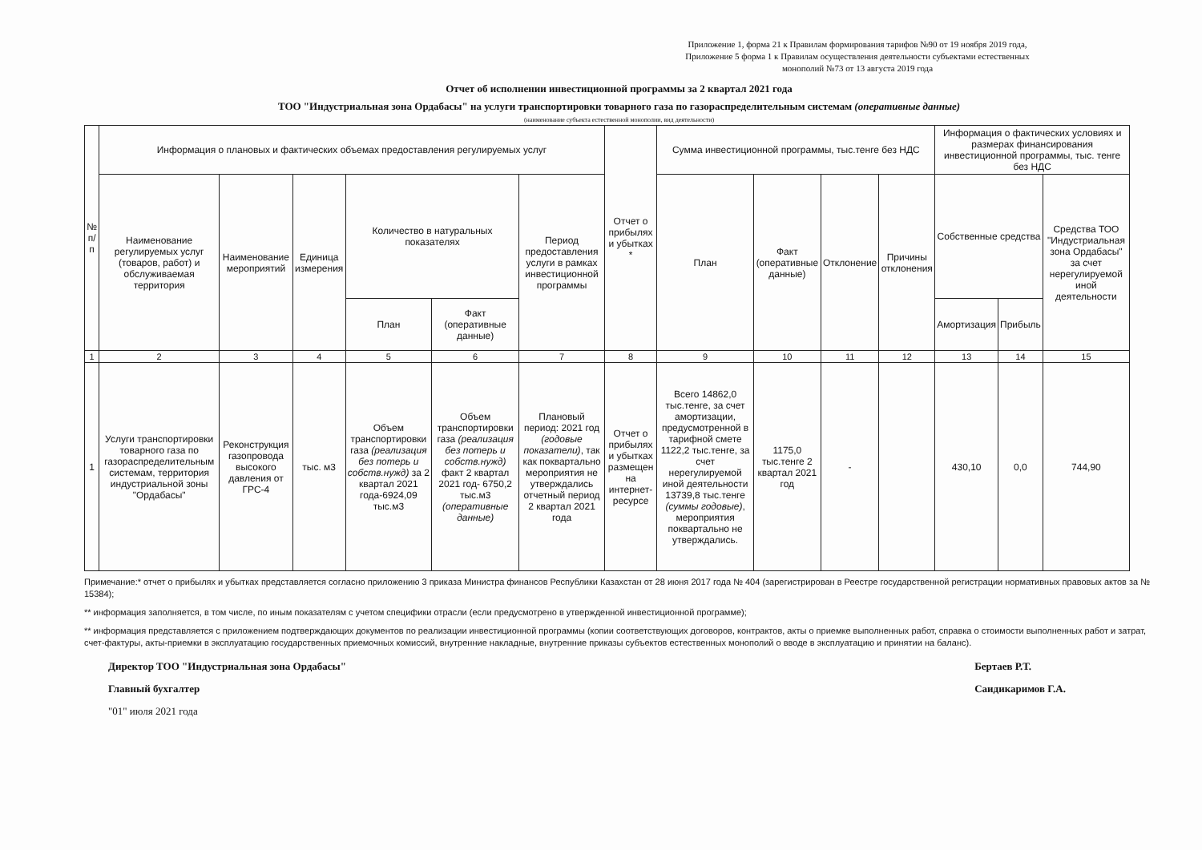Приложение 1, форма 21 к Правилам формирования тарифов №90 от 19 ноября 2019 года, Приложение 5 форма 1 к Правилам осуществления деятельности субъектами естественных монополий №73 от 13 августа 2019 года
Отчет об исполнении инвестиционной программы за 2 квартал 2021 года
ТОО "Индустриальная зона Ордабасы" на услуги транспортировки товарного газа по газораспределительным системам (оперативные данные)
(наименование субъекта естественной монополии, вид деятельности)
| № п/п | Информация о плановых и фактических объемах предоставления регулируемых услуг | | | | | | Отчет о прибылях и убытках * | Сумма инвестиционной программы, тыс.тенге без НДС | | | | Информация о фактических условиях и размерах финансирования инвестиционной программы, тыс. тенге без НДС | | |
| --- | --- | --- | --- | --- | --- | --- | --- | --- | --- | --- | --- | --- | --- | --- |
| | Наименование регулируемых услуг (товаров, работ) и обслуживаемая территория | Наименование мероприятий | Единица измерения | Количество в натуральных показателях | | Период предоставления услуги в рамках инвестиционной программы | | План | Факт (оперативные данные) | Отклонение | Причины отклонения | Собственные средства | | Средства ТОО "Индустриальная зона Ордабасы" за счет нерегулируемой иной деятельности |
| | | | | План | Факт (оперативные данные) | | | | | | | Амортизация | Прибыль | |
| 1 | 2 | 3 | 4 | 5 | 6 | 7 | 8 | 9 | 10 | 11 | 12 | 13 | 14 | 15 |
| 1 | Услуги транспортировки товарного газа по газораспределительным системам, территория индустриальной зоны "Ордабасы" | Реконструкция газопровода высокого давления от ГРС-4 | тыс. м3 | Объем транспортировки газа (реализация без потерь и собств.нужд) за 2 квартал 2021 года-6924,09 тыс.м3 | Объем транспортировки газа (реализация без потерь и собств.нужд) факт 2 квартал 2021 год- 6750,2 тыс.м3 (оперативные данные) | Плановый период: 2021 год (годовые показатели) , так как поквартально мероприятия не утверждались отчетный период 2 квартал 2021 года | Отчет о прибылях и убытках размещен на интернет-ресурсе | Всего 14862,0 тыс.тенге, за счет амортизации, предусмотренной в тарифной смете 1122,2 тыс.тенге, за счет нерегулируемой иной деятельности 13739,8 тыс.тенге (суммы годовые) , мероприятия поквартально не утверждались. | 1175,0 тыс.тенге 2 квартал 2021 год | - | | 430,10 | 0,0 | 744,90 |
Примечание:* отчет о прибылях и убытках представляется согласно приложению 3 приказа Министра финансов Республики Казахстан от 28 июня 2017 года № 404 (зарегистрирован в Реестре государственной регистрации нормативных правовых актов за № 15384);
** информация заполняется, в том числе, по иным показателям с учетом специфики отрасли (если предусмотрено в утвержденной инвестиционной программе);
** информация представляется с приложением подтверждающих документов по реализации инвестиционной программы (копии соответствующих договоров, контрактов, акты о приемке выполненных работ, справка о стоимости выполненных работ и затрат, счет-фактуры, акты-приемки в эксплуатацию государственных приемочных комиссий, внутренние накладные, внутренние приказы субъектов естественных монополий о вводе в эксплуатацию и принятии на баланс).
Директор ТОО "Индустриальная зона Ордабасы"
Главный бухгалтер
"01" июля 2021 года
Бертаев Р.Т.
Саидикаримов Г.А.